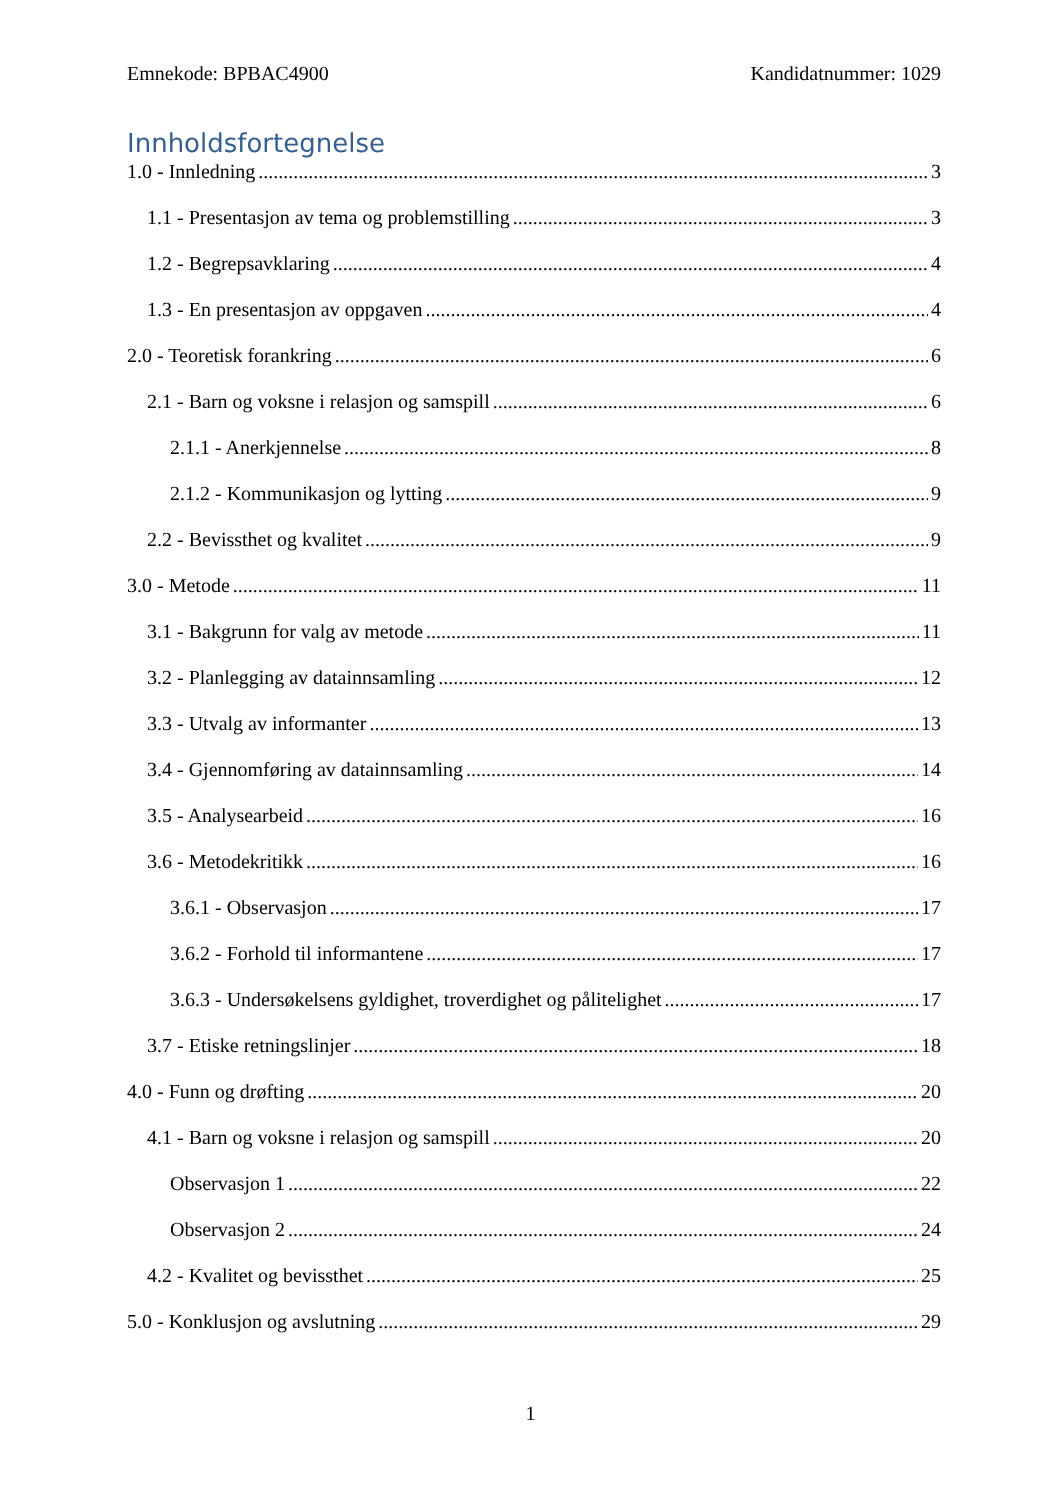Emnekode: BPBAC4900 Kandidatnummer: 1029
Innholdsfortegnelse
1.0 - Innledning 3
1.1 - Presentasjon av tema og problemstilling 3
1.2 - Begrepsavklaring 4
1.3 - En presentasjon av oppgaven 4
2.0 - Teoretisk forankring 6
2.1 - Barn og voksne i relasjon og samspill 6
2.1.1 - Anerkjennelse 8
2.1.2 - Kommunikasjon og lytting 9
2.2 - Bevissthet og kvalitet 9
3.0 - Metode 11
3.1 - Bakgrunn for valg av metode 11
3.2 - Planlegging av datainnsamling 12
3.3 - Utvalg av informanter 13
3.4 - Gjennomføring av datainnsamling 14
3.5 - Analysearbeid 16
3.6 - Metodekritikk 16
3.6.1 - Observasjon 17
3.6.2 - Forhold til informantene 17
3.6.3 - Undersøkelsens gyldighet, troverdighet og pålitelighet 17
3.7 - Etiske retningslinjer 18
4.0 - Funn og drøfting 20
4.1 - Barn og voksne i relasjon og samspill 20
Observasjon 1 22
Observasjon 2 24
4.2 - Kvalitet og bevissthet 25
5.0 - Konklusjon og avslutning 29
1